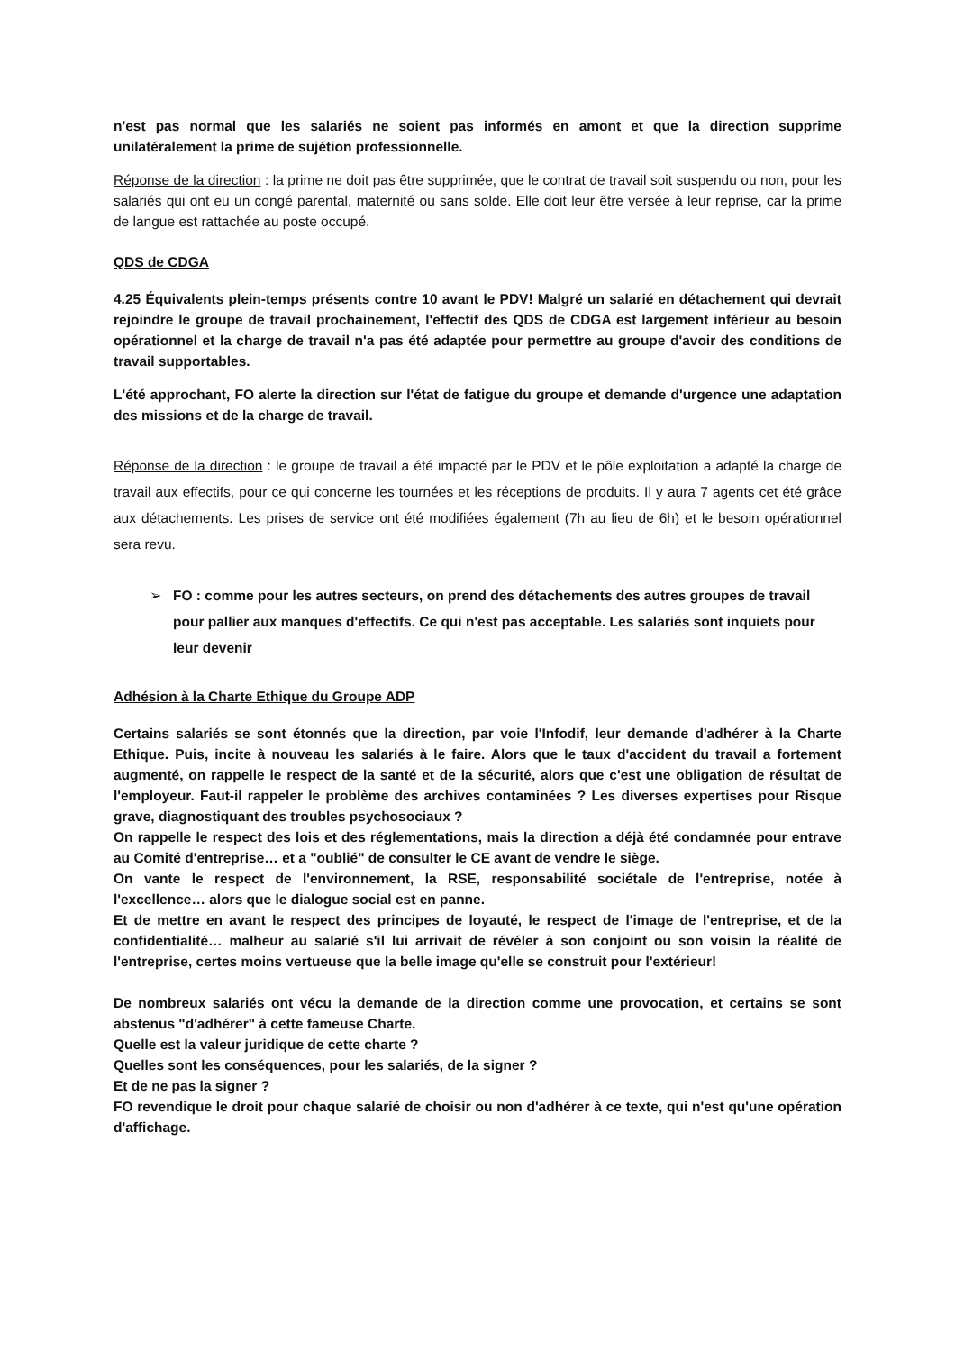n'est pas normal que les salariés ne soient pas informés en amont et que la direction supprime unilatéralement la prime de sujétion professionnelle.
Réponse de la direction : la prime ne doit pas être supprimée, que le contrat de travail soit suspendu ou non, pour les salariés qui ont eu un congé parental, maternité ou sans solde. Elle doit leur être versée à leur reprise, car la prime de langue est rattachée au poste occupé.
QDS de CDGA
4.25 Équivalents plein-temps présents contre 10 avant le PDV! Malgré un salarié en détachement qui devrait rejoindre le groupe de travail prochainement, l'effectif des QDS de CDGA est largement inférieur au besoin opérationnel et la charge de travail n'a pas été adaptée pour permettre au groupe d'avoir des conditions de travail supportables.
L'été approchant, FO alerte la direction sur l'état de fatigue du groupe et demande d'urgence une adaptation des missions et de la charge de travail.
Réponse de la direction : le groupe de travail a été impacté par le PDV et le pôle exploitation a adapté la charge de travail aux effectifs, pour ce qui concerne les tournées et les réceptions de produits. Il y aura 7 agents cet été grâce aux détachements. Les prises de service ont été modifiées également (7h au lieu de 6h) et le besoin opérationnel sera revu.
➢ FO : comme pour les autres secteurs, on prend des détachements des autres groupes de travail pour pallier aux manques d'effectifs. Ce qui n'est pas acceptable. Les salariés sont inquiets pour leur devenir
Adhésion à la Charte Ethique du Groupe ADP
Certains salariés se sont étonnés que la direction, par voie l'Infodif, leur demande d'adhérer à la Charte Ethique. Puis, incite à nouveau les salariés à le faire. Alors que le taux d'accident du travail a fortement augmenté, on rappelle le respect de la santé et de la sécurité, alors que c'est une obligation de résultat de l'employeur. Faut-il rappeler le problème des archives contaminées ? Les diverses expertises pour Risque grave, diagnostiquant des troubles psychosociaux ?
On rappelle le respect des lois et des réglementations, mais la direction a déjà été condamnée pour entrave au Comité d'entreprise… et a "oublié" de consulter le CE avant de vendre le siège.
On vante le respect de l'environnement, la RSE, responsabilité sociétale de l'entreprise, notée à l'excellence… alors que le dialogue social est en panne.
Et de mettre en avant le respect des principes de loyauté, le respect de l'image de l'entreprise, et de la confidentialité… malheur au salarié s'il lui arrivait de révéler à son conjoint ou son voisin la réalité de l'entreprise, certes moins vertueuse que la belle image qu'elle se construit pour l'extérieur!
De nombreux salariés ont vécu la demande de la direction comme une provocation, et certains se sont abstenus "d'adhérer" à cette fameuse Charte.
Quelle est la valeur juridique de cette charte ?
Quelles sont les conséquences, pour les salariés, de la signer ?
Et de ne pas la signer ?
FO revendique le droit pour chaque salarié de choisir ou non d'adhérer à ce texte, qui n'est qu'une opération d'affichage.